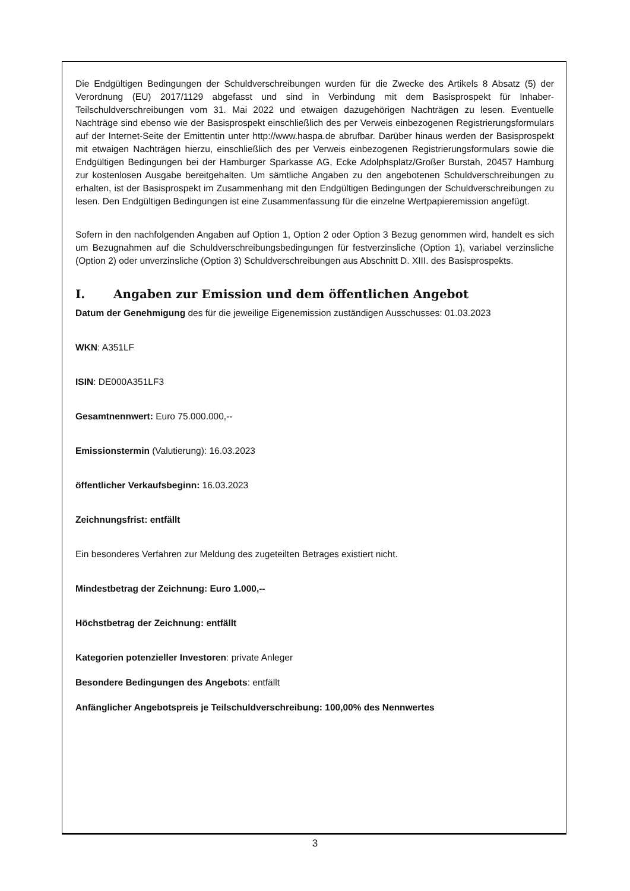Die Endgültigen Bedingungen der Schuldverschreibungen wurden für die Zwecke des Artikels 8 Absatz (5) der Verordnung (EU) 2017/1129 abgefasst und sind in Verbindung mit dem Basisprospekt für Inhaber-Teilschuldverschreibungen vom 31. Mai 2022 und etwaigen dazugehörigen Nachträgen zu lesen. Eventuelle Nachträge sind ebenso wie der Basisprospekt einschließlich des per Verweis einbezogenen Registrierungsformulars auf der Internet-Seite der Emittentin unter http://www.haspa.de abrufbar. Darüber hinaus werden der Basisprospekt mit etwaigen Nachträgen hierzu, einschließlich des per Verweis einbezogenen Registrierungsformulars sowie die Endgültigen Bedingungen bei der Hamburger Sparkasse AG, Ecke Adolphsplatz/Großer Burstah, 20457 Hamburg zur kostenlosen Ausgabe bereitgehalten. Um sämtliche Angaben zu den angebotenen Schuldverschreibungen zu erhalten, ist der Basisprospekt im Zusammenhang mit den Endgültigen Bedingungen der Schuldverschreibungen zu lesen. Den Endgültigen Bedingungen ist eine Zusammenfassung für die einzelne Wertpapieremission angefügt.
Sofern in den nachfolgenden Angaben auf Option 1, Option 2 oder Option 3 Bezug genommen wird, handelt es sich um Bezugnahmen auf die Schuldverschreibungsbedingungen für festverzinsliche (Option 1), variabel verzinsliche (Option 2) oder unverzinsliche (Option 3) Schuldverschreibungen aus Abschnitt D. XIII. des Basisprospekts.
I. Angaben zur Emission und dem öffentlichen Angebot
Datum der Genehmigung des für die jeweilige Eigenemission zuständigen Ausschusses: 01.03.2023
WKN: A351LF
ISIN: DE000A351LF3
Gesamtnennwert: Euro 75.000.000,--
Emissionstermin (Valutierung): 16.03.2023
öffentlicher Verkaufsbeginn: 16.03.2023
Zeichnungsfrist: entfällt
Ein besonderes Verfahren zur Meldung des zugeteilten Betrages existiert nicht.
Mindestbetrag der Zeichnung: Euro 1.000,--
Höchstbetrag der Zeichnung: entfällt
Kategorien potenzieller Investoren: private Anleger
Besondere Bedingungen des Angebots: entfällt
Anfänglicher Angebotspreis je Teilschuldverschreibung: 100,00% des Nennwertes
3